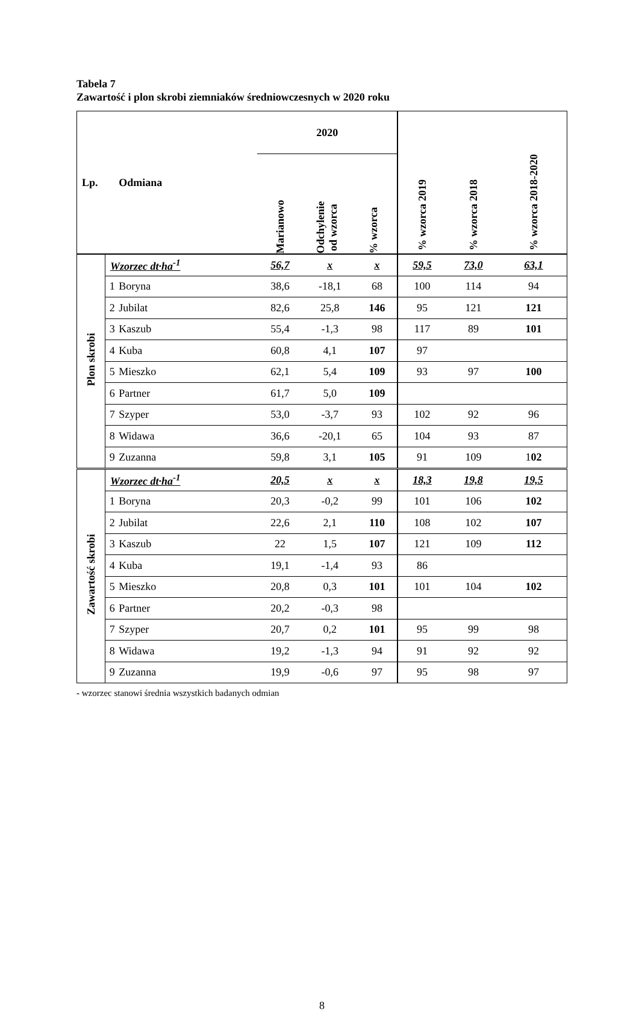Tabela 7
Zawartość i plon skrobi ziemniaków średniowczesnych w 2020 roku
| Lp. | | Odmiana | 2020 Marianowo Odchylenie od wzorca % wzorca | | | % wzorca 2019 | % wzorca 2018 | % wzorca 2018-2020 |
| --- | --- | --- | --- | --- | --- | --- | --- | --- |
| Plon skrobi | Wzorzec dt·ha<sup>-1</sup> | | 56,7 | x | x | 59,5 | 73,0 | 63,1 |
| | 1 | Boryna | 38,6 | -18,1 | 68 | 100 | 114 | 94 |
| | 2 | Jubilat | 82,6 | 25,8 | 146 | 95 | 121 | 121 |
| | 3 | Kaszub | 55,4 | -1,3 | 98 | 117 | 89 | 101 |
| | 4 | Kuba | 60,8 | 4,1 | 107 | 97 | | |
| | 5 | Mieszko | 62,1 | 5,4 | 109 | 93 | 97 | 100 |
| | 6 | Partner | 61,7 | 5,0 | 109 | | | |
| | 7 | Szyper | 53,0 | -3,7 | 93 | 102 | 92 | 96 |
| | 8 | Widawa | 36,6 | -20,1 | 65 | 104 | 93 | 87 |
| | 9 | Zuzanna | 59,8 | 3,1 | 105 | 91 | 109 | 1 02 |
| Zawartość skrobi | Wzorzec dt·ha<sup>-1</sup> | | 20,5 | x | x | 18,3 | 19,8 | 19,5 |
| | 1 | Boryna | 20,3 | -0,2 | 99 | 101 | 106 | 102 |
| | 2 | Jubilat | 22,6 | 2,1 | 110 | 108 | 102 | 107 |
| | 3 | Kaszub | 22 | 1,5 | 107 | 121 | 109 | 112 |
| | 4 | Kuba | 19,1 | -1,4 | 93 | 86 | | |
| | 5 | Mieszko | 20,8 | 0,3 | 101 | 101 | 104 | 102 |
| | 6 | Partner | 20,2 | -0,3 | 98 | | | |
| | 7 | Szyper | 20,7 | 0,2 | 101 | 95 | 99 | 98 |
| | 8 | Widawa | 19,2 | -1,3 | 94 | 91 | 92 | 92 |
| | 9 | Zuzanna | 19,9 | -0,6 | 97 | 95 | 98 | 97 |
- wzorzec stanowi średnia wszystkich badanych odmian
8